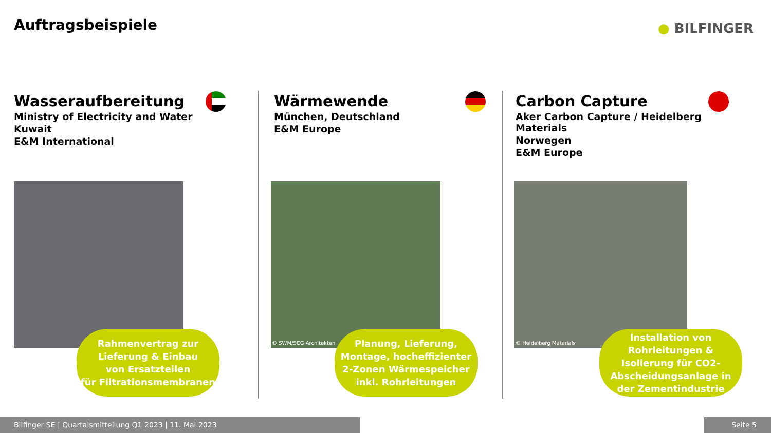Auftragsbeispiele ● BILFINGER
Wasseraufbereitung
Ministry of Electricity and Water
Kuwait
E&M International
Wärmewende
München, Deutschland
E&M Europe
Carbon Capture
Aker Carbon Capture / Heidelberg Materials
Norwegen
E&M Europe
© SWM/SCG Architekten © Heidelberg Materials
Rahmenvertrag zur
Lieferung & Einbau
von Ersatzteilen
für Filtrationsmembranen
Planung, Lieferung,
Montage, hocheffizienter
2-Zonen Wärmespeicher
inkl. Rohrleitungen
Installation von
Rohrleitungen &
Isolierung für CO2-
Abscheidungsanlage in
der Zementindustrie
Bilfinger SE | Quartalsmitteilung Q1 2023 | 11. Mai 2023 Seite 5